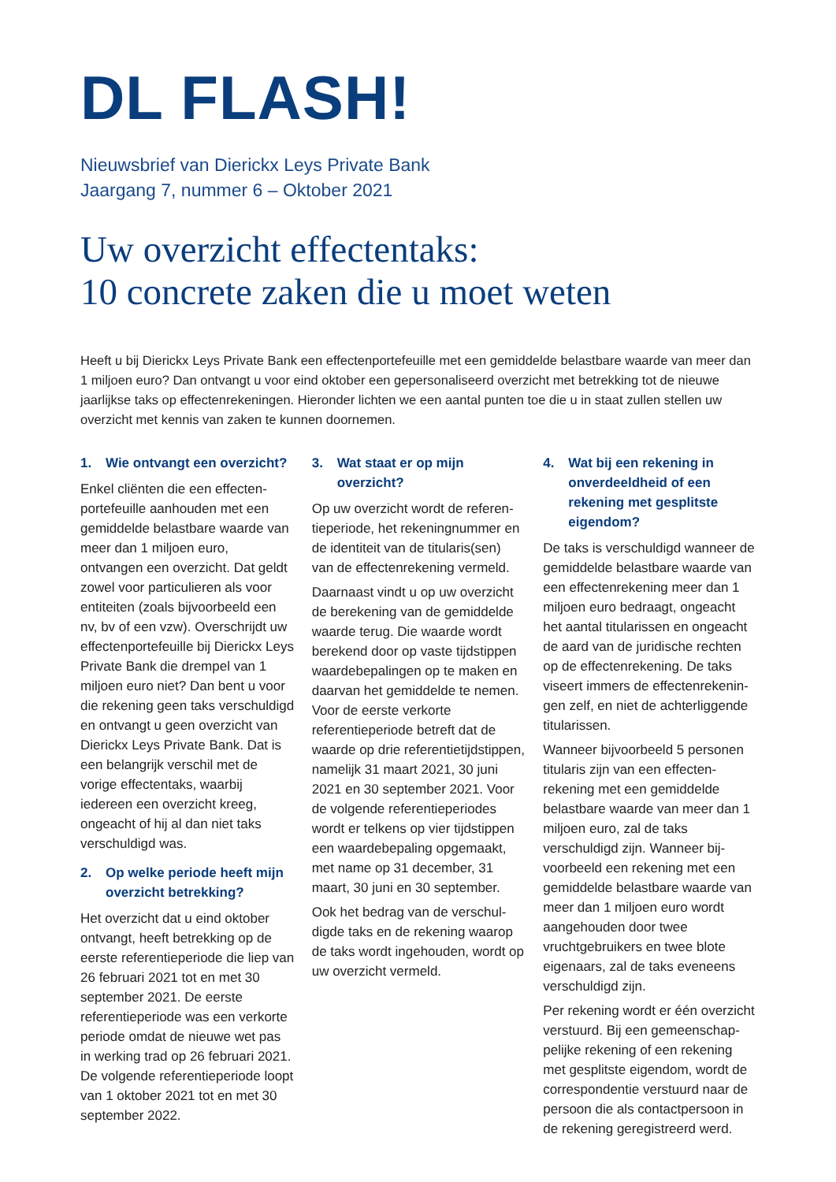DL FLASH!
Nieuwsbrief van Dierickx Leys Private Bank
Jaargang 7, nummer 6 – Oktober 2021
Uw overzicht effectentaks:
10 concrete zaken die u moet weten
Heeft u bij Dierickx Leys Private Bank een effectenportefeuille met een gemiddelde belastbare waarde van meer dan 1 miljoen euro? Dan ontvangt u voor eind oktober een gepersonaliseerd overzicht met betrekking tot de nieuwe jaarlijkse taks op effectenrekeningen. Hieronder lichten we een aantal punten toe die u in staat zullen stellen uw overzicht met kennis van zaken te kunnen doornemen.
1. Wie ontvangt een overzicht?
Enkel cliënten die een effecten­portefeuille aanhouden met een gemiddelde belastbare waarde van meer dan 1 miljoen euro, ontvangen een overzicht. Dat geldt zowel voor particulieren als voor entiteiten (zoals bijvoorbeeld een nv, bv of een vzw). Over­schrijdt uw effectenportefeuille bij Dierickx Leys Private Bank die drempel van 1 miljoen euro niet? Dan bent u voor die rekening geen taks verschuldigd en ontvangt u geen overzicht van Dierickx Leys Private Bank. Dat is een belangrijk verschil met de vorige effectentaks, waarbij iedereen een overzicht kreeg, ongeacht of hij al dan niet taks verschuldigd was.
2. Op welke periode heeft mijn overzicht betrekking?
Het overzicht dat u eind oktober ontvangt, heeft betrekking op de eerste referentieperiode die liep van 26 februari 2021 tot en met 30 september 2021. De eerste referentieperiode was een verkorte periode omdat de nieuwe wet pas in werking trad op 26 februari 2021. De volgende referentie­periode loopt van 1 oktober 2021 tot en met 30 september 2022.
3. Wat staat er op mijn overzicht?
Op uw overzicht wordt de referen­tieperiode, het rekeningnummer en de identiteit van de titularis(sen) van de effectenrekening vermeld.
Daarnaast vindt u op uw overzicht de berekening van de gemiddelde waarde terug. Die waarde wordt berekend door op vaste tijdstip­pen waardebepalingen op te maken en daarvan het gemiddelde te nemen. Voor de eerste verkorte referentieperiode betreft dat de waarde op drie referentietijd­stippen, namelijk 31 maart 2021, 30 juni 2021 en 30 september 2021. Voor de volgende referentie­periodes wordt er telkens op vier tijdstippen een waardebepaling opgemaakt, met name op 31 december, 31 maart, 30 juni en 30 september.
Ook het bedrag van de verschul­digde taks en de rekening waarop de taks wordt ingehouden, wordt op uw overzicht vermeld.
4. Wat bij een rekening in onverdeeldheid of een rekening met gesplitste eigendom?
De taks is verschuldigd wanneer de gemiddelde belastbare waarde van een effectenrekening meer dan 1 miljoen euro bedraagt, ongeacht het aantal titularissen en ongeacht de aard van de juridische rechten op de effectenrekening. De taks viseert immers de effectenrekenin­gen zelf, en niet de achterliggende titularissen.
Wanneer bijvoorbeeld 5 personen titularis zijn van een effecten­rekening met een gemiddelde belastbare waarde van meer dan 1 miljoen euro, zal de taks verschuldigd zijn. Wanneer bij­voorbeeld een rekening met een gemiddelde belastbare waarde van meer dan 1 miljoen euro wordt aangehouden door twee vruchtgebruikers en twee blote eigenaars, zal de taks eveneens verschuldigd zijn.
Per rekening wordt er één overzicht verstuurd. Bij een gemeenschap­pelijke rekening of een rekening met gesplitste eigendom, wordt de correspondentie verstuurd naar de persoon die als contactpersoon in de rekening geregistreerd werd.